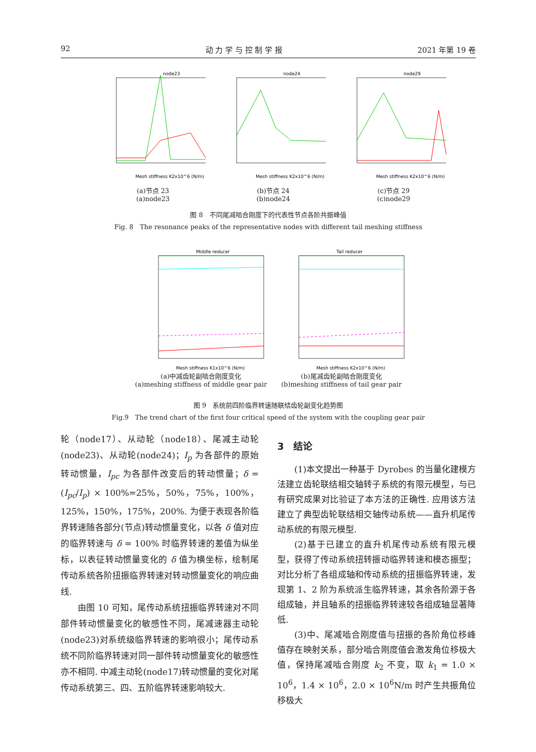92 动 力 学 与 控 制 学 报 2021 年第 19 卷
node23
Mesh stiffness K2x10^6 (N/m)
(a)节点 23
(a)node23
node24
Mesh stiffness K2x10^6 (N/m)
(b)节点 24
(b)node24
node29
Mesh stiffness K2x10^6 (N/m)
(c)节点 29
(c)node29
图 8　不同尾减啮合刚度下的代表性节点各阶共振峰值
Fig. 8　The resonance peaks of the representative nodes with different tail meshing stiffness
Middle reducer
Mesh stiffness K1x10^6 (N/m)
(a)中减齿轮副啮合刚度变化
(a)meshing stiffness of middle gear pair
Tail reducer
Mesh stiffness K2x10^6 (N/m)
(b)尾减齿轮副啮合刚度变化
(b)meshing stiffness of tail gear pair
图 9　系统前四阶临界转速随联结齿轮副变化趋势图
Fig.9　The trend chart of the first four critical speed of the system with the coupling gear pair
轮（node17）、从动轮（node18）、尾减主动轮(node23)、从动轮(node24)；I<sub>p</sub> 为各部件的原始转动惯量，I<sub>pc</sub> 为各部件改变后的转动惯量；δ = (I<sub>pc</sub>/I<sub>p</sub>) × 100%=25%，50%，75%，100%，125%，150%，175%，200%. 为便于表现各阶临界转速随各部分(节点)转动惯量变化，以各 δ 值对应的临界转速与 δ = 100% 时临界转速的差值为纵坐标，以表征转动惯量变化的 δ 值为横坐标，绘制尾传动系统各阶扭振临界转速对转动惯量变化的响应曲线.
由图 10 可知，尾传动系统扭振临界转速对不同部件转动惯量变化的敏感性不同，尾减速器主动轮(node23)对系统级临界转速的影响很小；尾传动系统不同阶临界转速对同一部件转动惯量变化的敏感性亦不相同. 中减主动轮(node17)转动惯量的变化对尾传动系统第三、四、五阶临界转速影响较大.
3　结论
(1)本文提出一种基于 Dyrobes 的当量化建模方法建立齿轮联结相交轴转子系统的有限元模型，与已有研究成果对比验证了本方法的正确性. 应用该方法建立了典型齿轮联结相交轴传动系统——直升机尾传动系统的有限元模型.
(2)基于已建立的直升机尾传动系统有限元模型，获得了传动系统扭转振动临界转速和模态振型；对比分析了各组成轴和传动系统的扭振临界转速，发现第 1、2 阶为系统派生临界转速，其余各阶源于各组成轴，并且轴系的扭振临界转速较各组成轴显著降低.
(3)中、尾减啮合刚度值与扭振的各阶角位移峰值存在映射关系，部分啮合刚度值会激发角位移极大值，保持尾减啮合刚度 k<sub>2</sub> 不变，取 k<sub>1</sub> = 1.0 × 10<sup>6</sup>，1.4 × 10<sup>6</sup>，2.0 × 10<sup>6</sup>N/m 时产生共振角位移极大